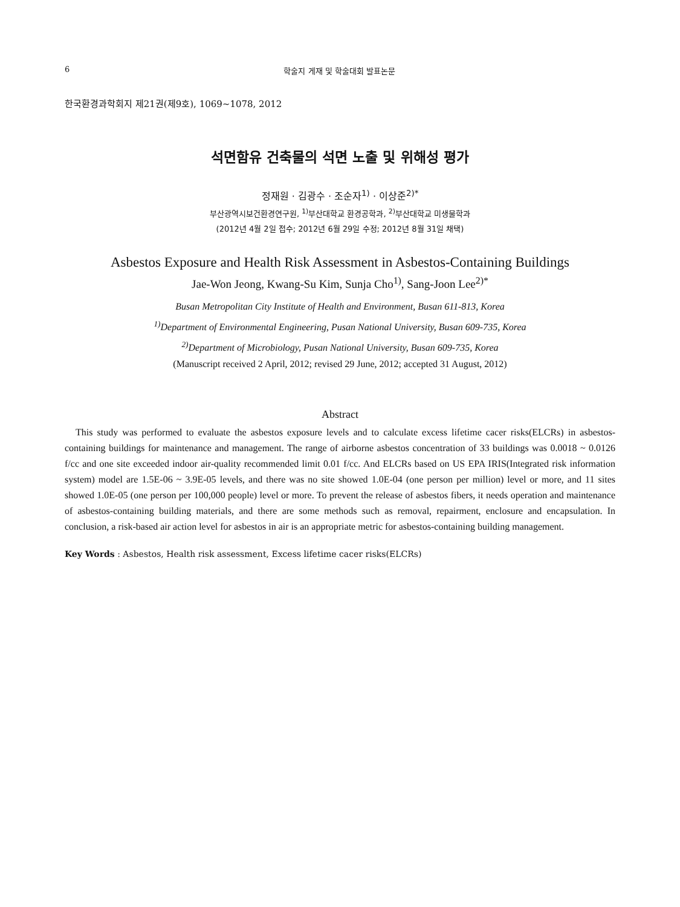6 학술지 게재 및 학술대회 발표논문
한국환경과학회지 제21권(제9호), 1069~1078, 2012
석면함유 건축물의 석면 노출 및 위해성 평가
정재원 · 김광수 · 조순자<sup>1)</sup> · 이상준<sup>2)*</sup>
부산광역시보건환경연구원, <sup>1)</sup>부산대학교 환경공학과, <sup>2)</sup>부산대학교 미생물학과
(2012년 4월 2일 접수; 2012년 6월 29일 수정; 2012년 8월 31일 채택)
Asbestos Exposure and Health Risk Assessment in Asbestos-Containing Buildings
Jae-Won Jeong, Kwang-Su Kim, Sunja Cho<sup>1)</sup>, Sang-Joon Lee<sup>2)*</sup>
Busan Metropolitan City Institute of Health and Environment, Busan 611-813, Korea
<sup>1)</sup> Department of Environmental Engineering, Pusan National University, Busan 609-735, Korea
<sup>2)</sup> Department of Microbiology, Pusan National University, Busan 609-735, Korea
(Manuscript received 2 April, 2012; revised 29 June, 2012; accepted 31 August, 2012)
Abstract
This study was performed to evaluate the asbestos exposure levels and to calculate excess lifetime cacer risks(ELCRs) in asbestos-containing buildings for maintenance and management. The range of airborne asbestos concentration of 33 buildings was 0.0018 ~ 0.0126 f/cc and one site exceeded indoor air-quality recommended limit 0.01 f/cc. And ELCRs based on US EPA IRIS(Integrated risk information system) model are 1.5E-06 ~ 3.9E-05 levels, and there was no site showed 1.0E-04 (one person per million) level or more, and 11 sites showed 1.0E-05 (one person per 100,000 people) level or more. To prevent the release of asbestos fibers, it needs operation and maintenance of asbestos-containing building materials, and there are some methods such as removal, repairment, enclosure and encapsulation. In conclusion, a risk-based air action level for asbestos in air is an appropriate metric for asbestos-containing building management.
Key Words : Asbestos, Health risk assessment, Excess lifetime cacer risks(ELCRs)